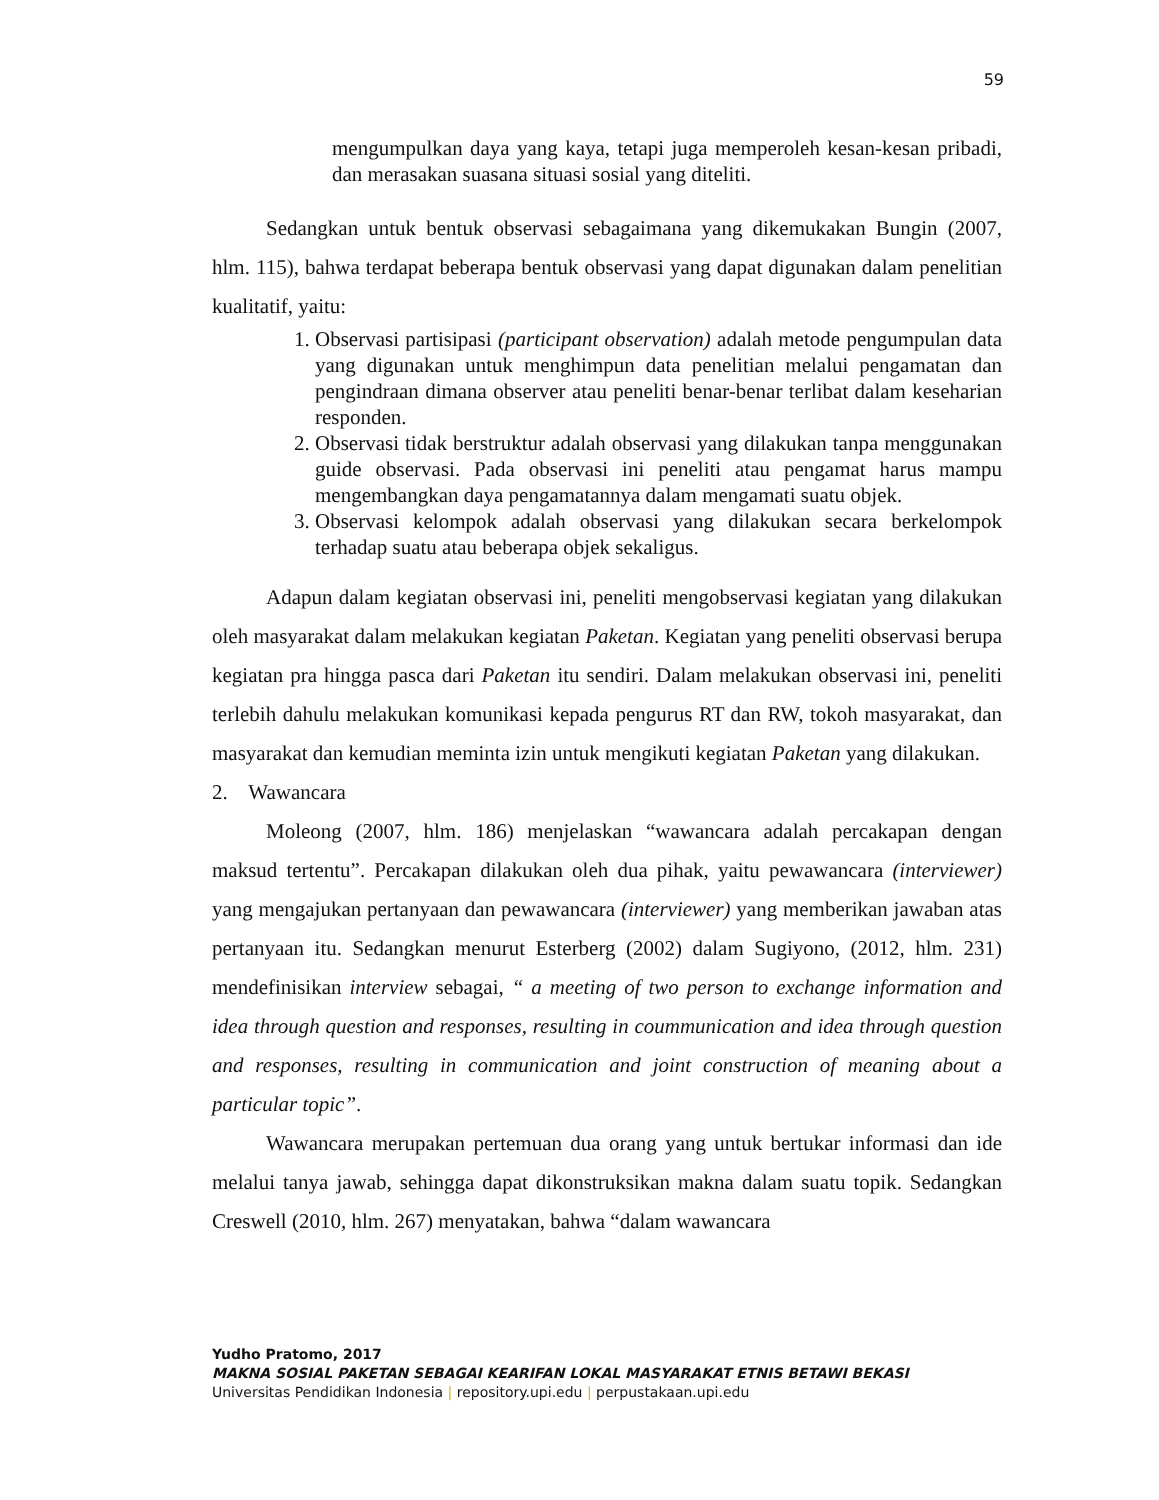59
mengumpulkan daya yang kaya, tetapi juga memperoleh kesan-kesan pribadi, dan merasakan suasana situasi sosial yang diteliti.
Sedangkan untuk bentuk observasi sebagaimana yang dikemukakan Bungin (2007, hlm. 115), bahwa terdapat beberapa bentuk observasi yang dapat digunakan dalam penelitian kualitatif, yaitu:
1. Observasi partisipasi (participant observation) adalah metode pengumpulan data yang digunakan untuk menghimpun data penelitian melalui pengamatan dan pengindraan dimana observer atau peneliti benar-benar terlibat dalam keseharian responden.
2. Observasi tidak berstruktur adalah observasi yang dilakukan tanpa menggunakan guide observasi. Pada observasi ini peneliti atau pengamat harus mampu mengembangkan daya pengamatannya dalam mengamati suatu objek.
3. Observasi kelompok adalah observasi yang dilakukan secara berkelompok terhadap suatu atau beberapa objek sekaligus.
Adapun dalam kegiatan observasi ini, peneliti mengobservasi kegiatan yang dilakukan oleh masyarakat dalam melakukan kegiatan Paketan. Kegiatan yang peneliti observasi berupa kegiatan pra hingga pasca dari Paketan itu sendiri. Dalam melakukan observasi ini, peneliti terlebih dahulu melakukan komunikasi kepada pengurus RT dan RW, tokoh masyarakat, dan masyarakat dan kemudian meminta izin untuk mengikuti kegiatan Paketan yang dilakukan.
2. Wawancara
Moleong (2007, hlm. 186) menjelaskan “wawancara adalah percakapan dengan maksud tertentu”. Percakapan dilakukan oleh dua pihak, yaitu pewawancara (interviewer) yang mengajukan pertanyaan dan pewawancara (interviewer) yang memberikan jawaban atas pertanyaan itu. Sedangkan menurut Esterberg (2002) dalam Sugiyono, (2012, hlm. 231) mendefinisikan interview sebagai, “ a meeting of two person to exchange information and idea through question and responses, resulting in coummunication and idea through question and responses, resulting in communication and joint construction of meaning about a particular topic”.
Wawancara merupakan pertemuan dua orang yang untuk bertukar informasi dan ide melalui tanya jawab, sehingga dapat dikonstruksikan makna dalam suatu topik. Sedangkan Creswell (2010, hlm. 267) menyatakan, bahwa “dalam wawancara
Yudho Pratomo, 2017
MAKNA SOSIAL PAKETAN SEBAGAI KEARIFAN LOKAL MASYARAKAT ETNIS BETAWI BEKASI
Universitas Pendidikan Indonesia | repository.upi.edu | perpustakaan.upi.edu